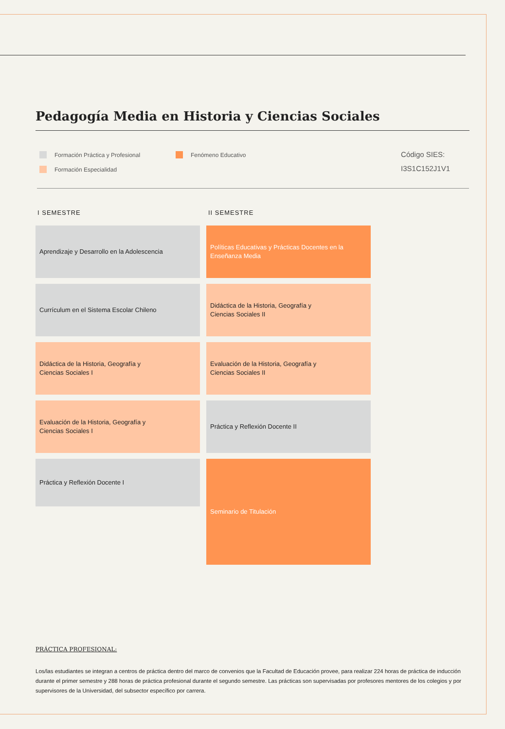Pedagogía Media en Historia y Ciencias Sociales
Formación Práctica y Profesional
Formación Especialidad
Fenómeno Educativo
Código SIES:
I3S1C152J1V1
I SEMESTRE
Aprendizaje y Desarrollo en la Adolescencia
Currículum en el Sistema Escolar Chileno
Didáctica de la Historia, Geografía y
Ciencias Sociales I
Evaluación de la Historia, Geografía y
Ciencias Sociales I
Práctica y Reflexión Docente I
II SEMESTRE
Políticas Educativas y Prácticas Docentes en la
Enseñanza Media
Didáctica de la Historia, Geografía y
Ciencias Sociales II
Evaluación de la Historia, Geografía y
Ciencias Sociales II
Práctica y Reflexión Docente II
Seminario de Titulación
PRÁCTICA PROFESIONAL:
Los/las estudiantes se integran a centros de práctica dentro del marco de convenios que la Facultad de Educación provee, para realizar 224 horas de práctica de inducción durante el primer semestre y 288 horas de práctica profesional durante el segundo semestre. Las prácticas son supervisadas por profesores mentores de los colegios y por supervisores de la Universidad, del subsector específico por carrera.